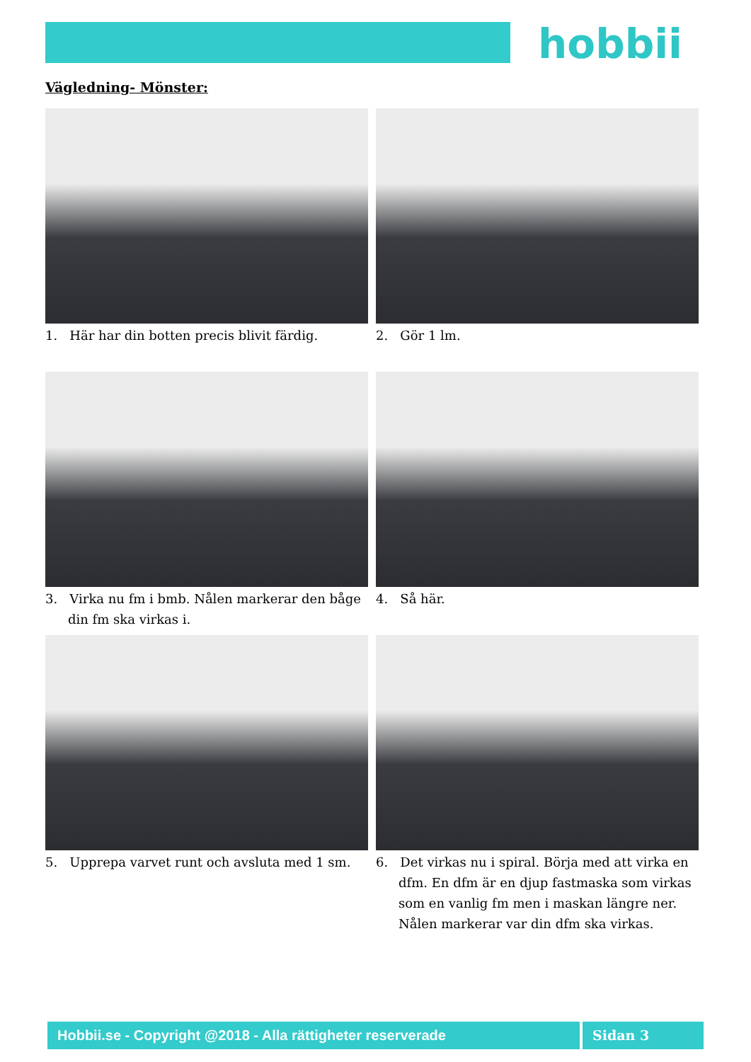hobbii
Vägledning- Mönster:
1. Här har din botten precis blivit färdig.
2. Gör 1 lm.
3. Virka nu fm i bmb. Nålen markerar den båge din fm ska virkas i.
4. Så här.
5. Upprepa varvet runt och avsluta med 1 sm.
6. Det virkas nu i spiral. Börja med att virka en dfm. En dfm är en djup fastmaska som virkas som en vanlig fm men i maskan längre ner. Nålen markerar var din dfm ska virkas.
Hobbii.se - Copyright @2018 - Alla rättigheter reserverade Sidan 3